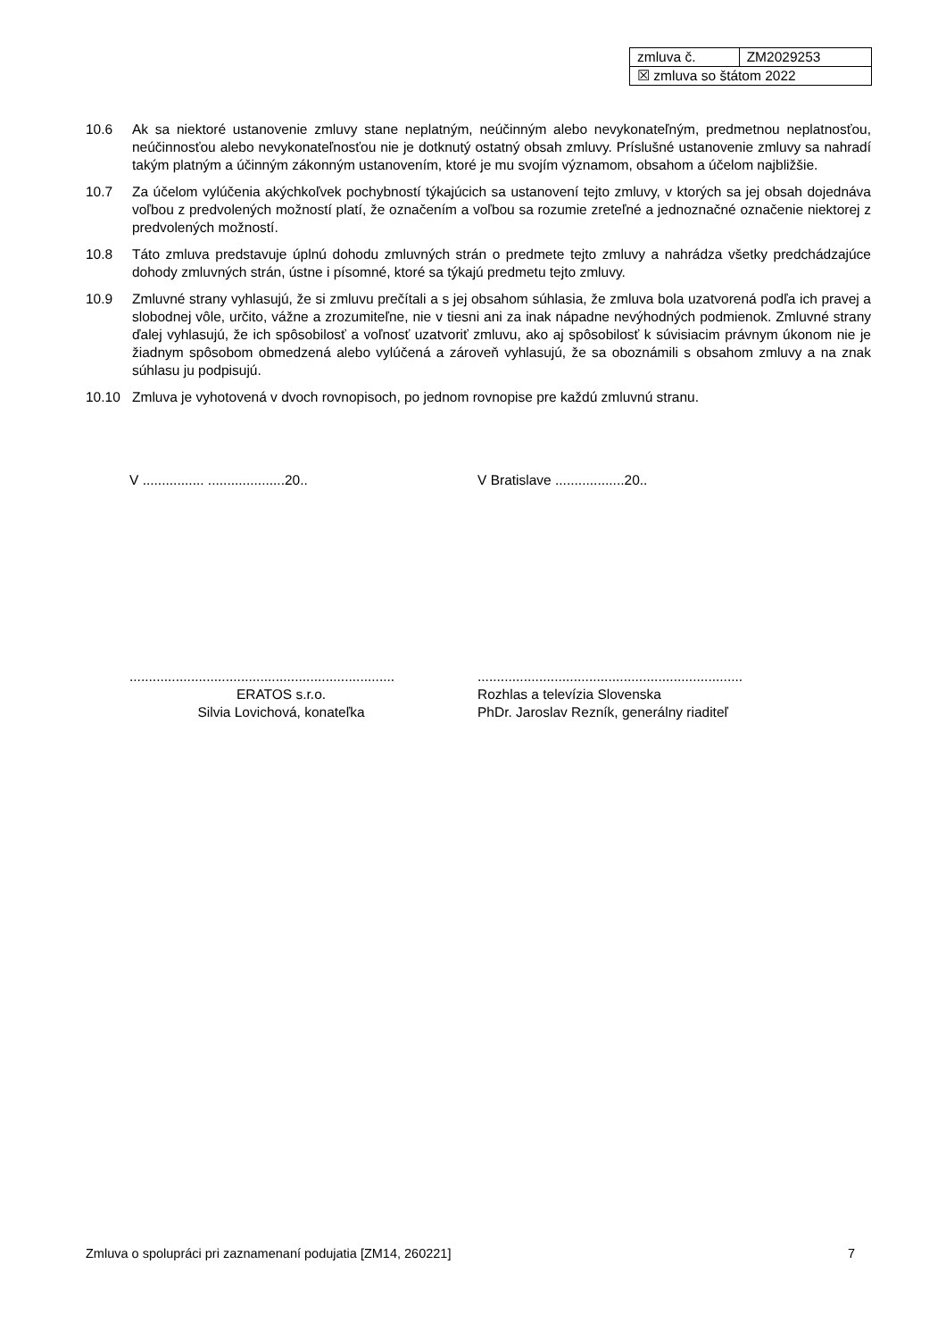| zmluva č. | ZM2029253 |
| ☒ zmluva so štátom 2022 | |
10.6 Ak sa niektoré ustanovenie zmluvy stane neplatným, neúčinným alebo nevykonateľným, predmetnou neplatnosťou, neúčinnosťou alebo nevykonateľnosťou nie je dotknutý ostatný obsah zmluvy. Príslušné ustanovenie zmluvy sa nahradí takým platným a účinným zákonným ustanovením, ktoré je mu svojím významom, obsahom a účelom najbližšie.
10.7 Za účelom vylúčenia akýchkoľvek pochybností týkajúcich sa ustanovení tejto zmluvy, v ktorých sa jej obsah dojednáva voľbou z predvolených možností platí, že označením a voľbou sa rozumie zreteľné a jednoznačné označenie niektorej z predvolených možností.
10.8 Táto zmluva predstavuje úplnú dohodu zmluvných strán o predmete tejto zmluvy a nahrádza všetky predchádzajúce dohody zmluvných strán, ústne i písomné, ktoré sa týkajú predmetu tejto zmluvy.
10.9 Zmluvné strany vyhlasujú, že si zmluvu prečítali a s jej obsahom súhlasia, že zmluva bola uzatvorená podľa ich pravej a slobodnej vôle, určito, vážne a zrozumiteľne, nie v tiesni ani za inak nápadne nevýhodných podmienok. Zmluvné strany ďalej vyhlasujú, že ich spôsobilosť a voľnosť uzatvoriť zmluvu, ako aj spôsobilosť k súvisiacim právnym úkonom nie je žiadnym spôsobom obmedzená alebo vylúčená a zároveň vyhlasujú, že sa oboznámili s obsahom zmluvy a na znak súhlasu ju podpisujú.
10.10 Zmluva je vyhotovená v dvoch rovnopisoch, po jednom rovnopise pre každú zmluvnú stranu.
V ................ ....................20..
.....................................................................
ERATOS s.r.o.
Silvia Lovichová, konateľka
V Bratislave ..................20..
.....................................................................
Rozhlas a televízia Slovenska
PhDr. Jaroslav Rezník, generálny riaditeľ
Zmluva o spolupráci pri zaznamenaní podujatia [ZM14, 260221] 7